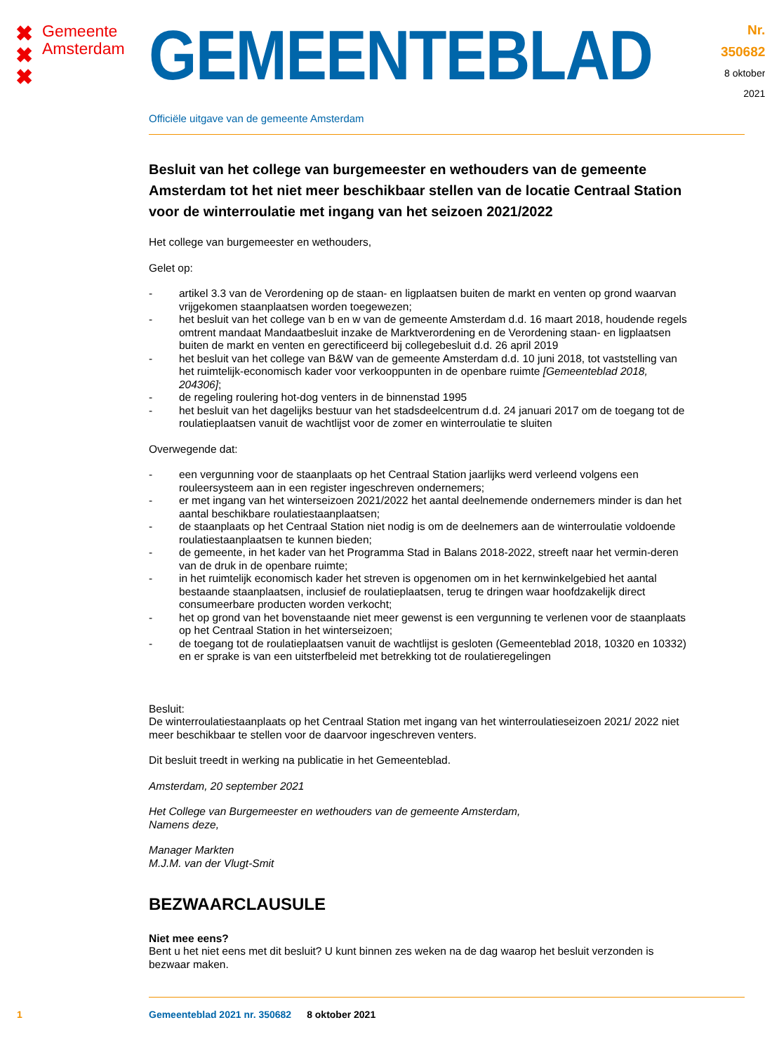✖
✖
✖
Gemeente
Amsterdam
GEMEENTEBLAD
Nr. 350682
8 oktober
2021
Officiële uitgave van de gemeente Amsterdam
Besluit van het college van burgemeester en wethouders van de gemeente Amsterdam tot het niet meer beschikbaar stellen van de locatie Centraal Station voor de winterroulatie met ingang van het seizoen 2021/2022
Het college van burgemeester en wethouders,
Gelet op:
- artikel 3.3 van de Verordening op de staan- en ligplaatsen buiten de markt en venten op grond waarvan vrijgekomen staanplaatsen worden toegewezen;
- het besluit van het college van b en w van de gemeente Amsterdam d.d. 16 maart 2018, houdende regels omtrent mandaat Mandaatbesluit inzake de Marktverordening en de Verordening staan- en ligplaatsen buiten de markt en venten en gerectificeerd bij collegebesluit d.d. 26 april 2019
- het besluit van het college van B&W van de gemeente Amsterdam d.d. 10 juni 2018, tot vaststelling van het ruimtelijk-economisch kader voor verkooppunten in de openbare ruimte [Gemeenteblad 2018, 204306];
- de regeling roulering hot-dog venters in de binnenstad 1995
- het besluit van het dagelijks bestuur van het stadsdeelcentrum d.d. 24 januari 2017 om de toegang tot de roulatieplaatsen vanuit de wachtlijst voor de zomer en winterroulatie te sluiten
Overwegende dat:
- een vergunning voor de staanplaats op het Centraal Station jaarlijks werd verleend volgens een rouleersysteem aan in een register ingeschreven ondernemers;
- er met ingang van het winterseizoen 2021/2022 het aantal deelnemende ondernemers minder is dan het aantal beschikbare roulatiestaanplaatsen;
- de staanplaats op het Centraal Station niet nodig is om de deelnemers aan de winterroulatie voldoende roulatiestaanplaatsen te kunnen bieden;
- de gemeente, in het kader van het Programma Stad in Balans 2018-2022, streeft naar het vermin-deren van de druk in de openbare ruimte;
- in het ruimtelijk economisch kader het streven is opgenomen om in het kernwinkelgebied het aantal bestaande staanplaatsen, inclusief de roulatieplaatsen, terug te dringen waar hoofdzakelijk direct consumeerbare producten worden verkocht;
- het op grond van het bovenstaande niet meer gewenst is een vergunning te verlenen voor de staanplaats op het Centraal Station in het winterseizoen;
- de toegang tot de roulatieplaatsen vanuit de wachtlijst is gesloten (Gemeenteblad 2018, 10320 en 10332) en er sprake is van een uitsterfbeleid met betrekking tot de roulatieregelingen
Besluit:
De winterroulatiestaanplaats op het Centraal Station met ingang van het winterroulatieseizoen 2021/ 2022 niet meer beschikbaar te stellen voor de daarvoor ingeschreven venters.
Dit besluit treedt in werking na publicatie in het Gemeenteblad.
Amsterdam, 20 september 2021
Het College van Burgemeester en wethouders van de gemeente Amsterdam,
Namens deze,
Manager Markten
M.J.M. van der Vlugt-Smit
BEZWAARCLAUSULE
Niet mee eens?
Bent u het niet eens met dit besluit? U kunt binnen zes weken na de dag waarop het besluit verzonden is bezwaar maken.
1 Gemeenteblad 2021 nr. 350682 8 oktober 2021